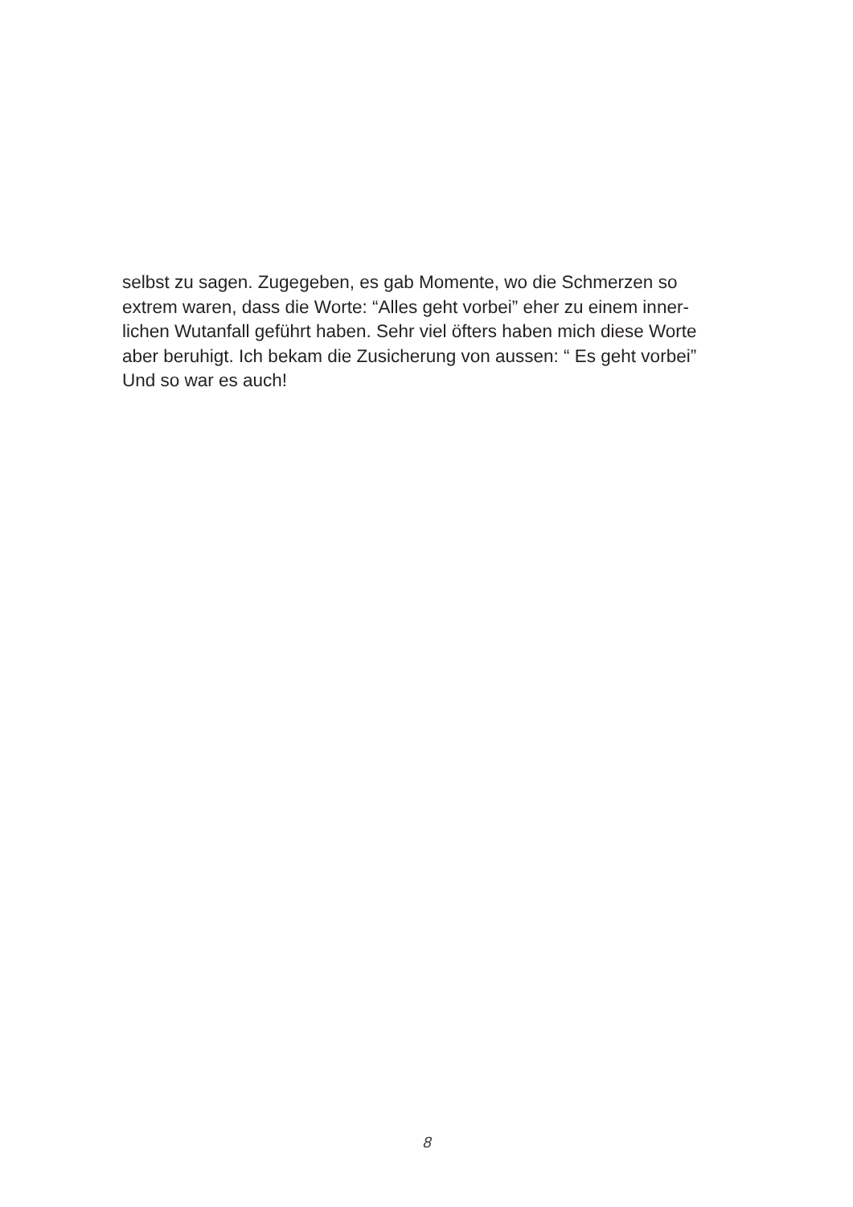selbst zu sagen. Zugegeben, es gab Momente, wo die Schmerzen so
extrem waren, dass die Worte: “Alles geht vorbei” eher zu einem inner-
lichen Wutanfall geführt haben. Sehr viel öfters haben mich diese Worte
aber beruhigt. Ich bekam die Zusicherung von aussen: “ Es geht vorbei”
Und so war es auch!
8